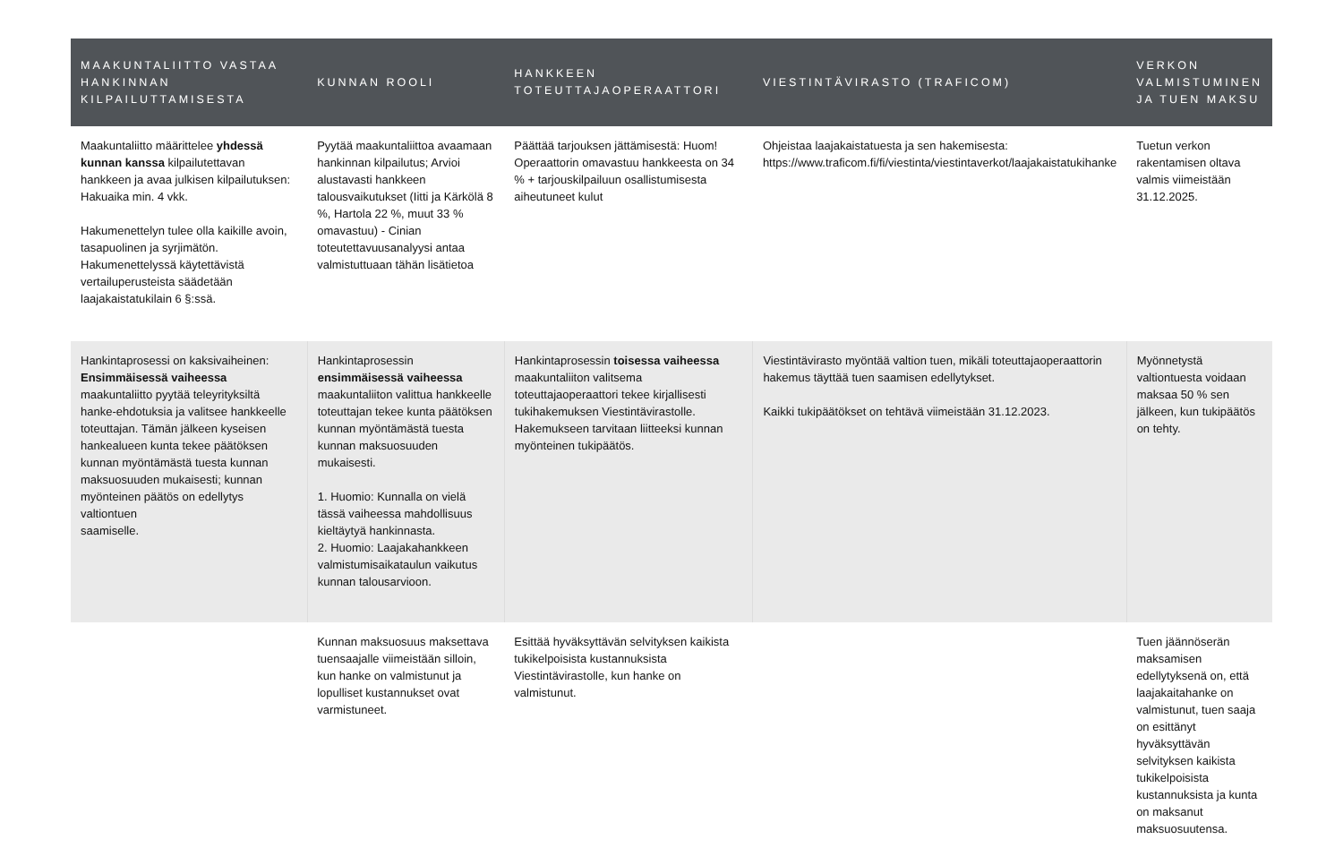| MAAKUNTALIITTO VASTAA HANKINNAN KILPAILUTTAMISESTA | KUNNAN ROOLI | HANKKEEN TOTEUTTAJAOPERAATTORI | VIESTINTÄVIRASTO (TRAFICOM) | VERKON VALMISTUMINEN JA TUEN MAKSU |
| --- | --- | --- | --- | --- |
| Maakuntaliitto määrittelee yhdessä kunnan kanssa kilpailutettavan hankkeen ja avaa julkisen kilpailutuksen: Hakuaika min. 4 vkk. Hakumenettelyn tulee olla kaikille avoin, tasapuolinen ja syrjimätön. Hakumenettelyssä käytettävistä vertailuperusteista säädetään laajakaistatukilain 6 §:ssä. | Pyytää maakuntaliittoa avaamaan hankinnan kilpailutus; Arvioi alustavasti hankkeen talousvaikutukset (Iitti ja Kärkölä 8 %, Hartola 22 %, muut 33 % omavastuu) - Cinian toteutettavuusanalyysi antaa valmistuttuaan tähän lisätietoa | Päättää tarjouksen jättämisestä: Huom! Operaattorin omavastuu hankkeesta on 34 % + tarjouskilpailuun osallistumisesta aiheutuneet kulut | Ohjeistaa laajakaistatuesta ja sen hakemisesta: https://www.traficom.fi/fi/viestinta/viestintaverkot/laajakaistatukihanke | Tuetun verkon rakentamisen oltava valmis viimeistään 31.12.2025. |
| Hankintaprosessi on kaksivaiheinen: Ensimmäisessä vaiheessa maakuntaliitto pyytää teleyrityksiltä hanke-ehdotuksia ja valitsee hankkeelle toteuttajan. Tämän jälkeen kyseisen hankealueen kunta tekee päätöksen kunnan myöntämästä tuesta kunnan maksuosuuden mukaisesti; kunnan myönteinen päätös on edellytys valtiontuen saamiselle. | Hankintaprosessin ensimmäisessä vaiheessa maakuntaliiton valittua hankkeelle toteuttajan tekee kunta päätöksen kunnan myöntämästä tuesta kunnan maksuosuuden mukaisesti. 1. Huomio: Kunnalla on vielä tässä vaiheessa mahdollisuus kieltäytyä hankinnasta. 2. Huomio: Laajakahankkeen valmistumisaikataulun vaikutus kunnan talousarvioon. | Hankintaprosessin toisessa vaiheessa maakuntaliiton valitsema toteuttajaoperaattori tekee kirjallisesti tukihakemuksen Viestintävirastolle. Hakemukseen tarvitaan liitteeksi kunnan myönteinen tukipäätös. | Viestintävirasto myöntää valtion tuen, mikäli toteuttajaoperaattorin hakemus täyttää tuen saamisen edellytykset. Kaikki tukipäätökset on tehtävä viimeistään 31.12.2023. | Myönnetystä valtiontuesta voidaan maksaa 50 % sen jälkeen, kun tukipäätös on tehty. |
| | Kunnan maksuosuus maksettava tuensaajalle viimeistään silloin, kun hanke on valmistunut ja lopulliset kustannukset ovat varmistuneet. | Esittää hyväksyttävän selvityksen kaikista tukikelpoisista kustannuksista Viestintävirastolle, kun hanke on valmistunut. | | Tuen jäännöserän maksamisen edellytyksenä on, että laajakaitahanke on valmistunut, tuen saaja on esittänyt hyväksyttävän selvityksen kaikista tukikelpoisista kustannuksista ja kunta on maksanut maksuosuutensa. |